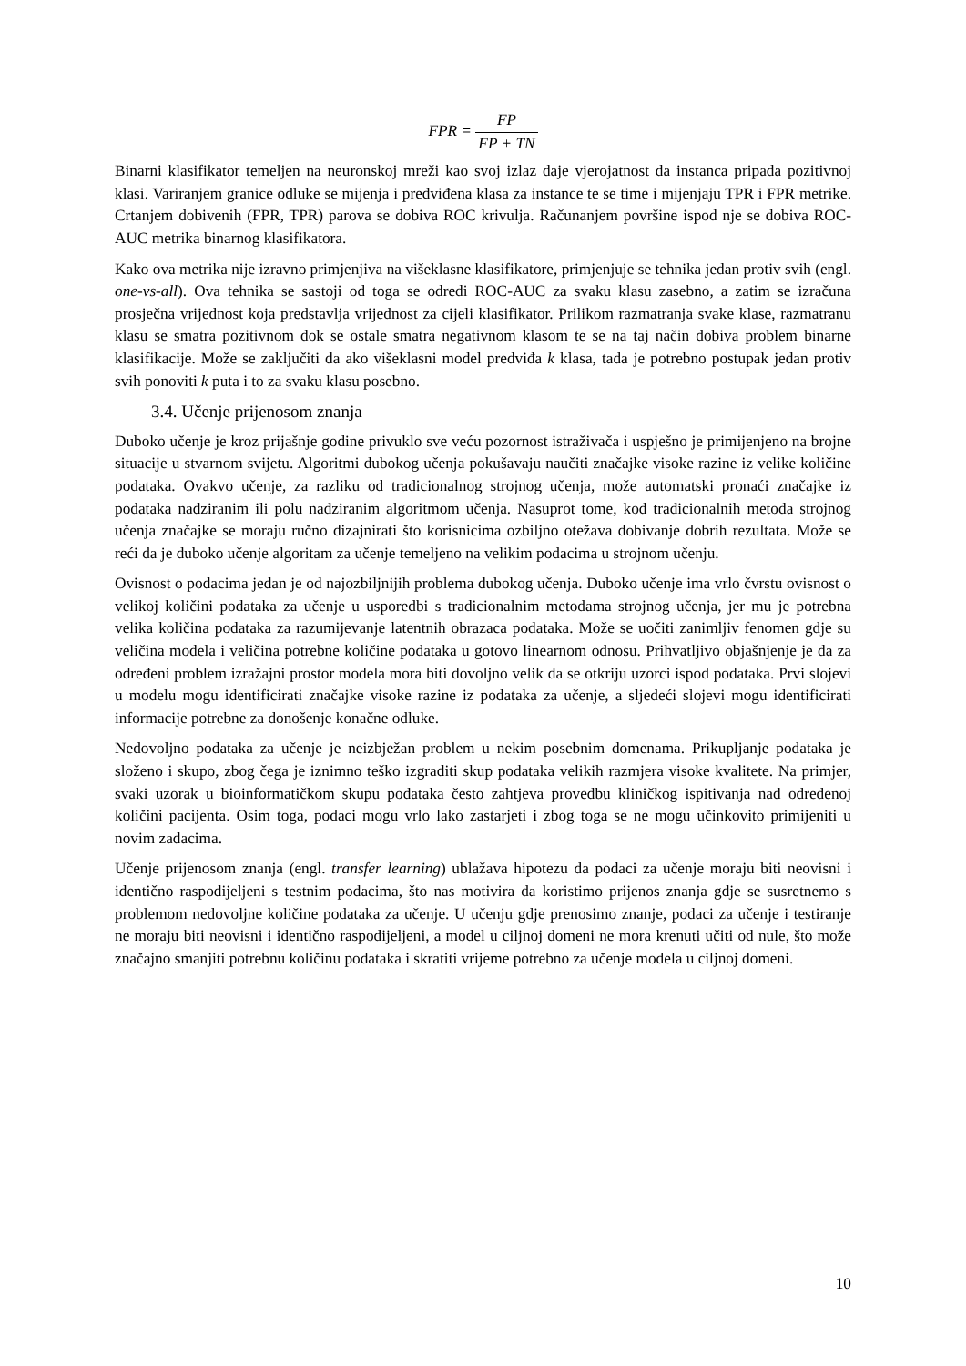FPR = FP FP + TN
Binarni klasifikator temeljen na neuronskoj mreži kao svoj izlaz daje vjerojatnost da instanca pripada pozitivnoj klasi. Variranjem granice odluke se mijenja i predviđena klasa za instance te se time i mijenjaju TPR i FPR metrike. Crtanjem dobivenih (FPR, TPR) parova se dobiva ROC krivulja. Računanjem površine ispod nje se dobiva ROC-AUC metrika binarnog klasifikatora.
Kako ova metrika nije izravno primjenjiva na višeklasne klasifikatore, primjenjuje se tehnika jedan protiv svih (engl. one-vs-all). Ova tehnika se sastoji od toga se odredi ROC-AUC za svaku klasu zasebno, a zatim se izračuna prosječna vrijednost koja predstavlja vrijednost za cijeli klasifikator. Prilikom razmatranja svake klase, razmatranu klasu se smatra pozitivnom dok se ostale smatra negativnom klasom te se na taj način dobiva problem binarne klasifikacije. Može se zaključiti da ako višeklasni model predviđa k klasa, tada je potrebno postupak jedan protiv svih ponoviti k puta i to za svaku klasu posebno.
3.4. Učenje prijenosom znanja
Duboko učenje je kroz prijašnje godine privuklo sve veću pozornost istraživača i uspješno je primijenjeno na brojne situacije u stvarnom svijetu. Algoritmi dubokog učenja pokušavaju naučiti značajke visoke razine iz velike količine podataka. Ovakvo učenje, za razliku od tradicionalnog strojnog učenja, može automatski pronaći značajke iz podataka nadziranim ili polu nadziranim algoritmom učenja. Nasuprot tome, kod tradicionalnih metoda strojnog učenja značajke se moraju ručno dizajnirati što korisnicima ozbiljno otežava dobivanje dobrih rezultata. Može se reći da je duboko učenje algoritam za učenje temeljeno na velikim podacima u strojnom učenju.
Ovisnost o podacima jedan je od najozbiljnijih problema dubokog učenja. Duboko učenje ima vrlo čvrstu ovisnost o velikoj količini podataka za učenje u usporedbi s tradicionalnim metodama strojnog učenja, jer mu je potrebna velika količina podataka za razumijevanje latentnih obrazaca podataka. Može se uočiti zanimljiv fenomen gdje su veličina modela i veličina potrebne količine podataka u gotovo linearnom odnosu. Prihvatljivo objašnjenje je da za određeni problem izražajni prostor modela mora biti dovoljno velik da se otkriju uzorci ispod podataka. Prvi slojevi u modelu mogu identificirati značajke visoke razine iz podataka za učenje, a sljedeći slojevi mogu identificirati informacije potrebne za donošenje konačne odluke.
Nedovoljno podataka za učenje je neizbježan problem u nekim posebnim domenama. Prikupljanje podataka je složeno i skupo, zbog čega je iznimno teško izgraditi skup podataka velikih razmjera visoke kvalitete. Na primjer, svaki uzorak u bioinformatičkom skupu podataka često zahtjeva provedbu kliničkog ispitivanja nad određenoj količini pacijenta. Osim toga, podaci mogu vrlo lako zastarjeti i zbog toga se ne mogu učinkovito primijeniti u novim zadacima.
Učenje prijenosom znanja (engl. transfer learning) ublažava hipotezu da podaci za učenje moraju biti neovisni i identično raspodijeljeni s testnim podacima, što nas motivira da koristimo prijenos znanja gdje se susretnemo s problemom nedovoljne količine podataka za učenje. U učenju gdje prenosimo znanje, podaci za učenje i testiranje ne moraju biti neovisni i identično raspodijeljeni, a model u ciljnoj domeni ne mora krenuti učiti od nule, što može značajno smanjiti potrebnu količinu podataka i skratiti vrijeme potrebno za učenje modela u ciljnoj domeni.
10